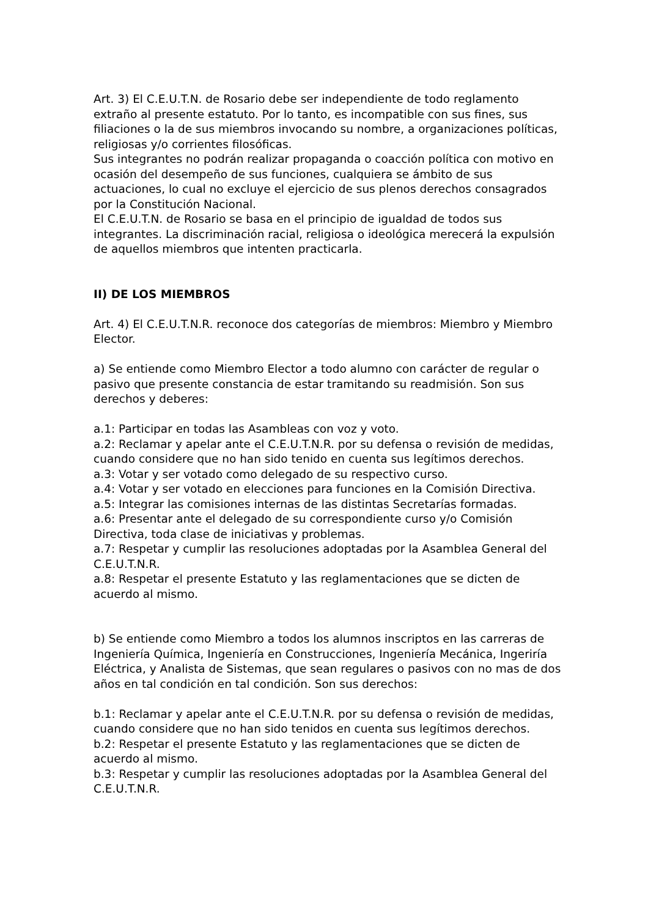Art. 3) El C.E.U.T.N. de Rosario debe ser independiente de todo reglamento extraño al presente estatuto. Por lo tanto, es incompatible con sus fines, sus filiaciones o la de sus miembros invocando su nombre, a organizaciones políticas, religiosas y/o corrientes filosóficas.
Sus integrantes no podrán realizar propaganda o coacción política con motivo en ocasión del desempeño de sus funciones, cualquiera se ámbito de sus actuaciones, lo cual no excluye el ejercicio de sus plenos derechos consagrados por la Constitución Nacional.
El C.E.U.T.N. de Rosario se basa en el principio de igualdad de todos sus integrantes. La discriminación racial, religiosa o ideológica merecerá la expulsión de aquellos miembros que intenten practicarla.
II) DE LOS MIEMBROS
Art. 4) El C.E.U.T.N.R. reconoce dos categorías de miembros: Miembro y Miembro Elector.
a) Se entiende como Miembro Elector a todo alumno con carácter de regular o pasivo que presente constancia de estar tramitando su readmisión. Son sus derechos y deberes:
a.1: Participar en todas las Asambleas con voz y voto.
a.2: Reclamar y apelar ante el C.E.U.T.N.R. por su defensa o revisión de medidas, cuando considere que no han sido tenido en cuenta sus legítimos derechos.
a.3: Votar y ser votado como delegado de su respectivo curso.
a.4: Votar y ser votado en elecciones para funciones en la Comisión Directiva.
a.5: Integrar las comisiones internas de las distintas Secretarías formadas.
a.6: Presentar ante el delegado de su correspondiente curso y/o Comisión Directiva, toda clase de iniciativas y problemas.
a.7: Respetar y cumplir las resoluciones adoptadas por la Asamblea General del C.E.U.T.N.R.
a.8: Respetar el presente Estatuto y las reglamentaciones que se dicten de acuerdo al mismo.
b) Se entiende como Miembro a todos los alumnos inscriptos en las carreras de Ingeniería Química, Ingeniería en Construcciones, Ingeniería Mecánica, Ingeriría Eléctrica, y Analista de Sistemas, que sean regulares o pasivos con no mas de dos años en tal condición en tal condición. Son sus derechos:
b.1: Reclamar y apelar ante el C.E.U.T.N.R. por su defensa o revisión de medidas, cuando considere que no han sido tenidos en cuenta sus legítimos derechos.
b.2: Respetar el presente Estatuto y las reglamentaciones que se dicten de acuerdo al mismo.
b.3: Respetar y cumplir las resoluciones adoptadas por la Asamblea General del C.E.U.T.N.R.